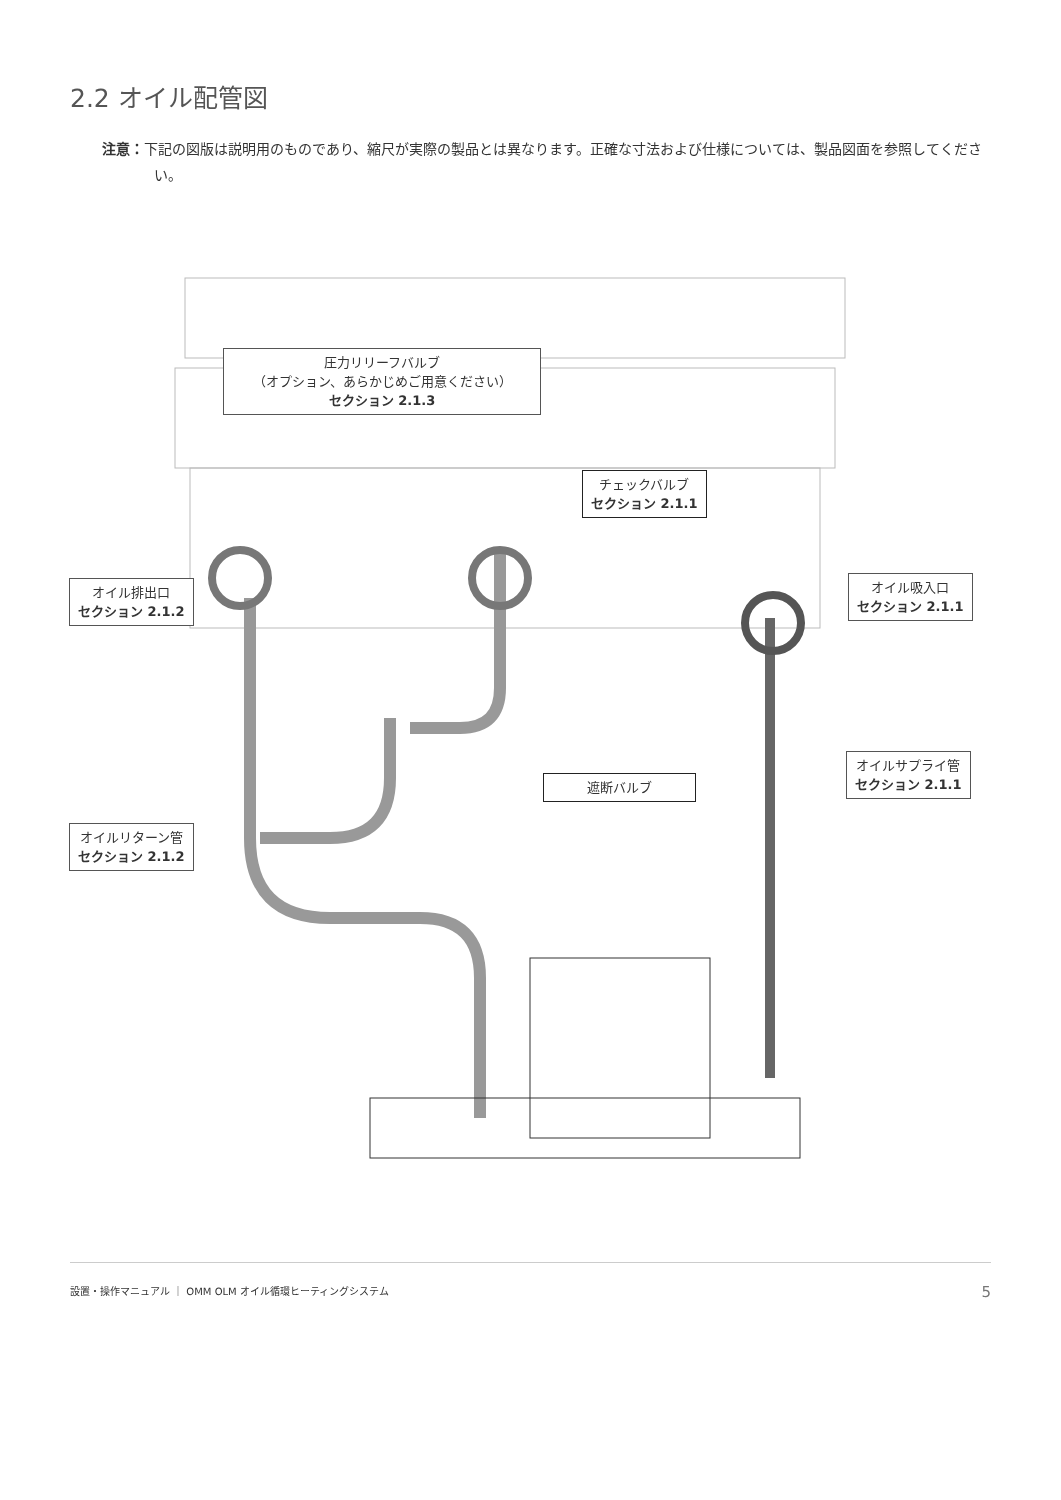2.2 オイル配管図
注意：下記の図版は説明用のものであり、縮尺が実際の製品とは異なります。正確な寸法および仕様については、製品図面を参照してください。
圧力リリーフバルブ
（オプション、あらかじめご用意ください）
セクション 2.1.3
チェックバルブ
セクション 2.1.1
オイル排出口
セクション 2.1.2
オイル吸入口
セクション 2.1.1
オイルサプライ管
セクション 2.1.1
遮断バルブ
オイルリターン管
セクション 2.1.2
設置・操作マニュアル ｜ OMM OLM オイル循環ヒーティングシステム 5